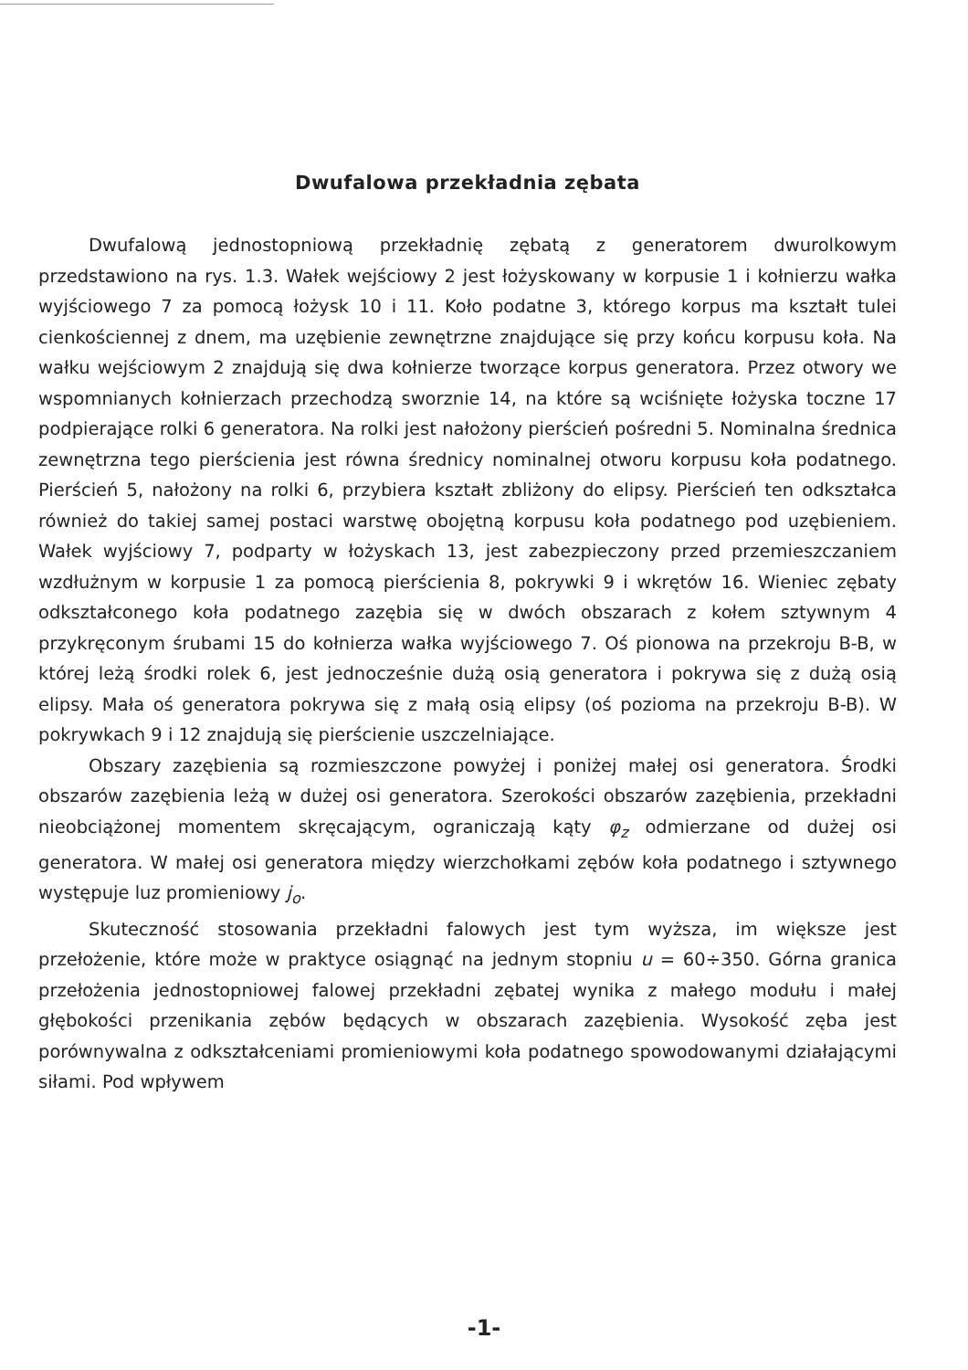Dwufalowa przekładnia zębata
Dwufalową jednostopniową przekładnię zębatą z generatorem dwurolkowym przedstawiono na rys. 1.3. Wałek wejściowy 2 jest łożyskowany w korpusie 1 i kołnierzu wałka wyjściowego 7 za pomocą łożysk 10 i 11. Koło podatne 3, którego korpus ma kształt tulei cienkościennej z dnem, ma uzębienie zewnętrzne znajdujące się przy końcu korpusu koła. Na wałku wejściowym 2 znajdują się dwa kołnierze tworzące korpus generatora. Przez otwory we wspomnianych kołnierzach przechodzą sworznie 14, na które są wciśnięte łożyska toczne 17 podpierające rolki 6 generatora. Na rolki jest nałożony pierścień pośredni 5. Nominalna średnica zewnętrzna tego pierścienia jest równa średnicy nominalnej otworu korpusu koła podatnego. Pierścień 5, nałożony na rolki 6, przybiera kształt zbliżony do elipsy. Pierścień ten odkształca również do takiej samej postaci warstwę obojętną korpusu koła podatnego pod uzębieniem. Wałek wyjściowy 7, podparty w łożyskach 13, jest zabezpieczony przed przemieszczaniem wzdłużnym w korpusie 1 za pomocą pierścienia 8, pokrywki 9 i wkrętów 16. Wieniec zębaty odkształconego koła podatnego zazębia się w dwóch obszarach z kołem sztywnym 4 przykręconym śrubami 15 do kołnierza wałka wyjściowego 7. Oś pionowa na przekroju B-B, w której leżą środki rolek 6, jest jednocześnie dużą osią generatora i pokrywa się z dużą osią elipsy. Mała oś generatora pokrywa się z małą osią elipsy (oś pozioma na przekroju B-B). W pokrywkach 9 i 12 znajdują się pierścienie uszczelniające.
Obszary zazębienia są rozmieszczone powyżej i poniżej małej osi generatora. Środki obszarów zazębienia leżą w dużej osi generatora. Szerokości obszarów zazębienia, przekładni nieobciążonej momentem skręcającym, ograniczają kąty φ<sub>z</sub> odmierzane od dużej osi generatora. W małej osi generatora między wierzchołkami zębów koła podatnego i sztywnego występuje luz promieniowy j<sub>o</sub>.
Skuteczność stosowania przekładni falowych jest tym wyższa, im większe jest przełożenie, które może w praktyce osiągnąć na jednym stopniu u = 60÷350. Górna granica przełożenia jednostopniowej falowej przekładni zębatej wynika z małego modułu i małej głębokości przenikania zębów będących w obszarach zazębienia. Wysokość zęba jest porównywalna z odkształceniami promieniowymi koła podatnego spowodowanymi działającymi siłami. Pod wpływem
-1-